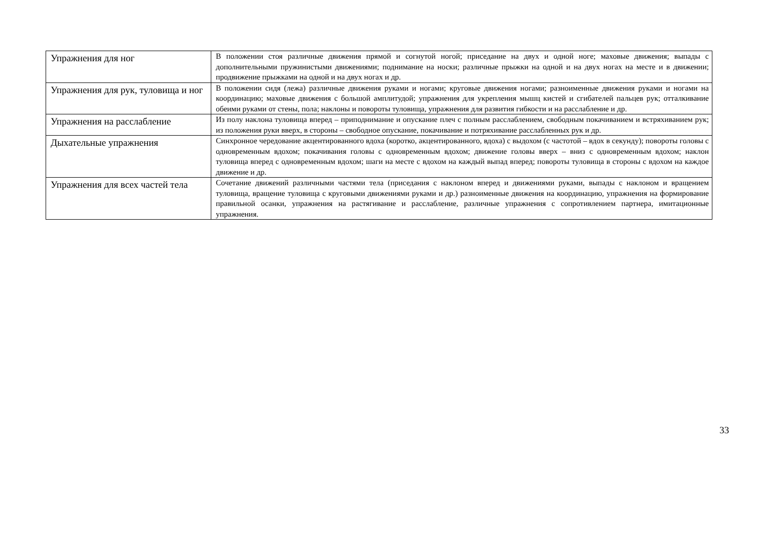| Упражнения для ног | В положении стоя различные движения прямой и согнутой ногой; приседание на двух и одной ноге; маховые движения; выпады с дополнительными пружинистыми движениями; поднимание на носки; различные прыжки на одной и на двух ногах на месте и в движении; продвижение прыжками на одной и на двух ногах и др. |
| Упражнения для рук, туловища и ног | В положении сидя (лежа) различные движения руками и ногами; круговые движения ногами; разноименные движения руками и ногами на координацию; маховые движения с большой амплитудой; упражнения для укрепления мышц кистей и сгибателей пальцев рук; отталкивание обеими руками от стены, пола; наклоны и повороты туловища, упражнения для развития гибкости и на расслабление и др. |
| Упражнения на расслабление | Из полу наклона туловища вперед – приподнимание и опускание плеч с полным расслаблением, свободным покачиванием и встряхиванием рук; из положения руки вверх, в стороны – свободное опускание, покачивание и потряхивание расслабленных рук и др. |
| Дыхательные упражнения | Синхронное чередование акцентированного вдоха (коротко, акцентированного, вдоха) с выдохом (с частотой – вдох в секунду); повороты головы с одновременным вдохом; покачивания головы с одновременным вдохом; движение головы вверх – вниз с одновременным вдохом; наклон туловища вперед с одновременным вдохом; шаги на месте с вдохом на каждый выпад вперед; повороты туловища в стороны с вдохом на каждое движение и др. |
| Упражнения для всех частей тела | Сочетание движений различными частями тела (приседания с наклоном вперед и движениями руками, выпады с наклоном и вращением туловища, вращение туловища с круговыми движениями руками и др.) разноименные движения на координацию, упражнения на формирование правильной осанки, упражнения на растягивание и расслабление, различные упражнения с сопротивлением партнера, имитационные упражнения. |
33